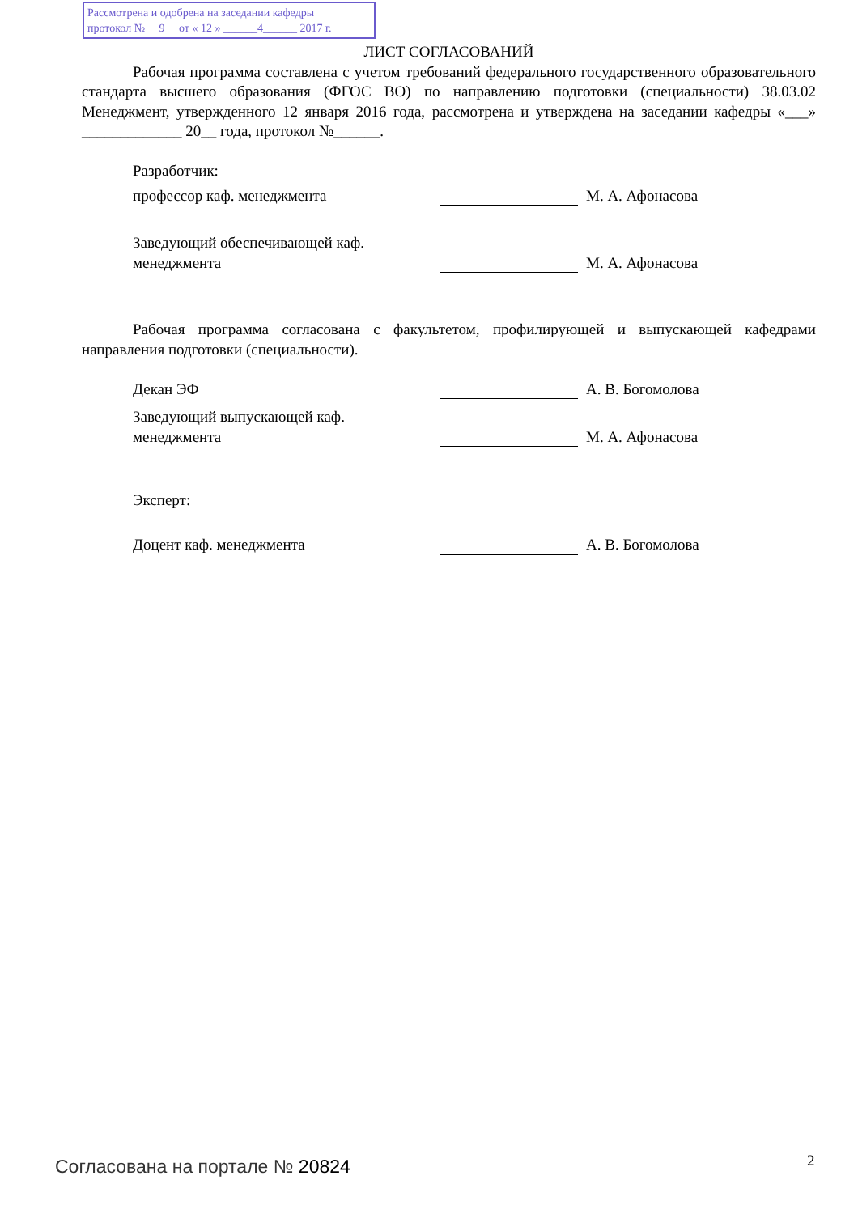Рассмотрена и одобрена на заседании кафедры
протокол № 9 от « 12 » ______4______ 2017 г.
ЛИСТ СОГЛАСОВАНИЙ
Рабочая программа составлена с учетом требований федерального государственного образовательного стандарта высшего образования (ФГОС ВО) по направлению подготовки (специальности) 38.03.02 Менеджмент, утвержденного 12 января 2016 года, рассмотрена и утверждена на заседании кафедры «___» _____________ 20__ года, протокол №______.
Разработчик:
профессор каф. менеджмента
М. А. Афонасова
Заведующий обеспечивающей каф.
менеджмента
М. А. Афонасова
Рабочая программа согласована с факультетом, профилирующей и выпускающей кафедрами направления подготовки (специальности).
Декан ЭФ
А. В. Богомолова
Заведующий выпускающей каф.
менеджмента
М. А. Афонасова
Эксперт:
Доцент каф. менеджмента
А. В. Богомолова
Согласована на портале № 20824 2